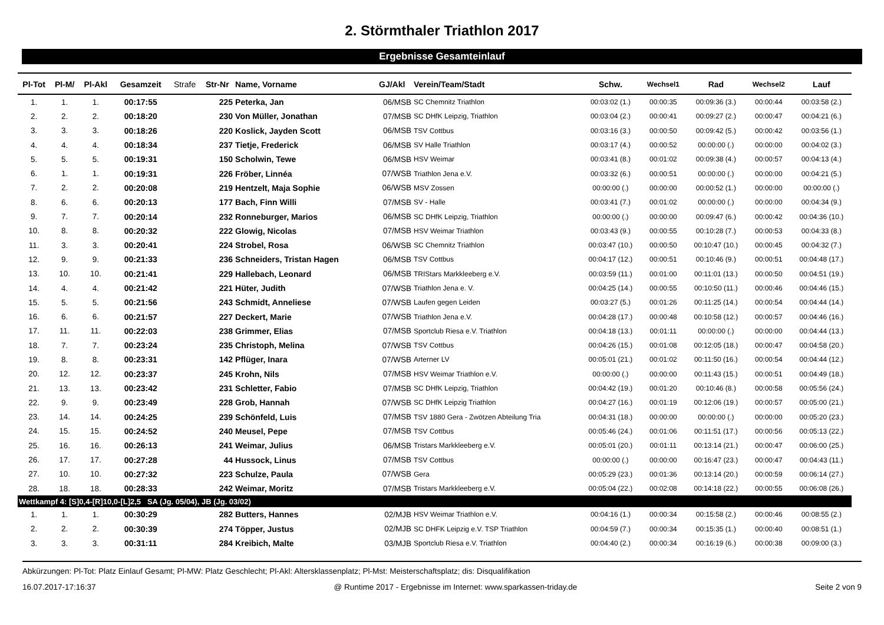2. Störmthaler Triathlon 2017
Ergebnisse Gesamteinlauf
| Pl-Tot | Pl-M/ | Pl-Akl | Gesamzeit | Strafe | Str-Nr | Name, Vorname | GJ/Akl | Verein/Team/Stadt | Schw. | Wechsel1 | Rad | Wechsel2 | Lauf |
| --- | --- | --- | --- | --- | --- | --- | --- | --- | --- | --- | --- | --- | --- |
| 1. | 1. | 1. | 00:17:55 | | 225 | Peterka, Jan | 06/MSB | SC Chemnitz Triathlon | 00:03:02 (1.) | 00:00:35 | 00:09:36 (3.) | 00:00:44 | 00:03:58 (2.) |
| 2. | 2. | 2. | 00:18:20 | | 230 | Von Müller, Jonathan | 07/MSB | SC DHfK Leipzig, Triathlon | 00:03:04 (2.) | 00:00:41 | 00:09:27 (2.) | 00:00:47 | 00:04:21 (6.) |
| 3. | 3. | 3. | 00:18:26 | | 220 | Koslick, Jayden Scott | 06/MSB | TSV Cottbus | 00:03:16 (3.) | 00:00:50 | 00:09:42 (5.) | 00:00:42 | 00:03:56 (1.) |
| 4. | 4. | 4. | 00:18:34 | | 237 | Tietje, Frederick | 06/MSB | SV Halle Triathlon | 00:03:17 (4.) | 00:00:52 | 00:00:00 (.) | 00:00:00 | 00:04:02 (3.) |
| 5. | 5. | 5. | 00:19:31 | | 150 | Scholwin, Tewe | 06/MSB | HSV Weimar | 00:03:41 (8.) | 00:01:02 | 00:09:38 (4.) | 00:00:57 | 00:04:13 (4.) |
| 6. | 1. | 1. | 00:19:31 | | 226 | Fröber, Linnéa | 07/WSB | Triathlon Jena e.V. | 00:03:32 (6.) | 00:00:51 | 00:00:00 (.) | 00:00:00 | 00:04:21 (5.) |
| 7. | 2. | 2. | 00:20:08 | | 219 | Hentzelt, Maja Sophie | 06/WSB | MSV Zossen | 00:00:00 (.) | 00:00:00 | 00:00:52 (1.) | 00:00:00 | 00:00:00 (.) |
| 8. | 6. | 6. | 00:20:13 | | 177 | Bach, Finn Willi | 07/MSB | SV - Halle | 00:03:41 (7.) | 00:01:02 | 00:00:00 (.) | 00:00:00 | 00:04:34 (9.) |
| 9. | 7. | 7. | 00:20:14 | | 232 | Ronneburger, Marios | 06/MSB | SC DHfK Leipzig, Triathlon | 00:00:00 (.) | 00:00:00 | 00:09:47 (6.) | 00:00:42 | 00:04:36 (10.) |
| 10. | 8. | 8. | 00:20:32 | | 222 | Glowig, Nicolas | 07/MSB | HSV Weimar Triathlon | 00:03:43 (9.) | 00:00:55 | 00:10:28 (7.) | 00:00:53 | 00:04:33 (8.) |
| 11. | 3. | 3. | 00:20:41 | | 224 | Strobel, Rosa | 06/WSB | SC Chemnitz Triathlon | 00:03:47 (10.) | 00:00:50 | 00:10:47 (10.) | 00:00:45 | 00:04:32 (7.) |
| 12. | 9. | 9. | 00:21:33 | | 236 | Schneiders, Tristan Hagen | 06/MSB | TSV Cottbus | 00:04:17 (12.) | 00:00:51 | 00:10:46 (9.) | 00:00:51 | 00:04:48 (17.) |
| 13. | 10. | 10. | 00:21:41 | | 229 | Hallebach, Leonard | 06/MSB | TRIStars Markkleeberg e.V. | 00:03:59 (11.) | 00:01:00 | 00:11:01 (13.) | 00:00:50 | 00:04:51 (19.) |
| 14. | 4. | 4. | 00:21:42 | | 221 | Hüter, Judith | 07/WSB | Triathlon Jena e. V. | 00:04:25 (14.) | 00:00:55 | 00:10:50 (11.) | 00:00:46 | 00:04:46 (15.) |
| 15. | 5. | 5. | 00:21:56 | | 243 | Schmidt, Anneliese | 07/WSB | Laufen gegen Leiden | 00:03:27 (5.) | 00:01:26 | 00:11:25 (14.) | 00:00:54 | 00:04:44 (14.) |
| 16. | 6. | 6. | 00:21:57 | | 227 | Deckert, Marie | 07/WSB | Triathlon Jena e.V. | 00:04:28 (17.) | 00:00:48 | 00:10:58 (12.) | 00:00:57 | 00:04:46 (16.) |
| 17. | 11. | 11. | 00:22:03 | | 238 | Grimmer, Elias | 07/MSB | Sportclub Riesa e.V. Triathlon | 00:04:18 (13.) | 00:01:11 | 00:00:00 (.) | 00:00:00 | 00:04:44 (13.) |
| 18. | 7. | 7. | 00:23:24 | | 235 | Christoph, Melina | 07/WSB | TSV Cottbus | 00:04:26 (15.) | 00:01:08 | 00:12:05 (18.) | 00:00:47 | 00:04:58 (20.) |
| 19. | 8. | 8. | 00:23:31 | | 142 | Pflüger, Inara | 07/WSB | Arterner LV | 00:05:01 (21.) | 00:01:02 | 00:11:50 (16.) | 00:00:54 | 00:04:44 (12.) |
| 20. | 12. | 12. | 00:23:37 | | 245 | Krohn, Nils | 07/MSB | HSV Weimar Triathlon e.V. | 00:00:00 (.) | 00:00:00 | 00:11:43 (15.) | 00:00:51 | 00:04:49 (18.) |
| 21. | 13. | 13. | 00:23:42 | | 231 | Schletter, Fabio | 07/MSB | SC DHfK Leipzig, Triathlon | 00:04:42 (19.) | 00:01:20 | 00:10:46 (8.) | 00:00:58 | 00:05:56 (24.) |
| 22. | 9. | 9. | 00:23:49 | | 228 | Grob, Hannah | 07/WSB | SC DHfK Leipzig Triathlon | 00:04:27 (16.) | 00:01:19 | 00:12:06 (19.) | 00:00:57 | 00:05:00 (21.) |
| 23. | 14. | 14. | 00:24:25 | | 239 | Schönfeld, Luis | 07/MSB | TSV 1880 Gera - Zwötzen Abteilung Tria | 00:04:31 (18.) | 00:00:00 | 00:00:00 (.) | 00:00:00 | 00:05:20 (23.) |
| 24. | 15. | 15. | 00:24:52 | | 240 | Meusel, Pepe | 07/MSB | TSV Cottbus | 00:05:46 (24.) | 00:01:06 | 00:11:51 (17.) | 00:00:56 | 00:05:13 (22.) |
| 25. | 16. | 16. | 00:26:13 | | 241 | Weimar, Julius | 06/MSB | Tristars Markkleeberg e.V. | 00:05:01 (20.) | 00:01:11 | 00:13:14 (21.) | 00:00:47 | 00:06:00 (25.) |
| 26. | 17. | 17. | 00:27:28 | | 44 | Hussock, Linus | 07/MSB | TSV Cottbus | 00:00:00 (.) | 00:00:00 | 00:16:47 (23.) | 00:00:47 | 00:04:43 (11.) |
| 27. | 10. | 10. | 00:27:32 | | 223 | Schulze, Paula | 07/WSB | Gera | 00:05:29 (23.) | 00:01:36 | 00:13:14 (20.) | 00:00:59 | 00:06:14 (27.) |
| 28. | 18. | 18. | 00:28:33 | | 242 | Weimar, Moritz | 07/MSB | Tristars Markkleeberg e.V. | 00:05:04 (22.) | 00:02:08 | 00:14:18 (22.) | 00:00:55 | 00:06:08 (26.) |
| Wettkampf 4: [S]0,4-[R]10,0-[L]2,5 SA (Jg. 05/04), JB (Jg. 03/02) | | | | | | | | | | | | | |
| 1. | 1. | 1. | 00:30:29 | | 282 | Butters, Hannes | 02/MJB | HSV Weimar Triathlon e.V. | 00:04:16 (1.) | 00:00:34 | 00:15:58 (2.) | 00:00:46 | 00:08:55 (2.) |
| 2. | 2. | 2. | 00:30:39 | | 274 | Töpper, Justus | 02/MJB | SC DHFK Leipzig e.V. TSP Triathlon | 00:04:59 (7.) | 00:00:34 | 00:15:35 (1.) | 00:00:40 | 00:08:51 (1.) |
| 3. | 3. | 3. | 00:31:11 | | 284 | Kreibich, Malte | 03/MJB | Sportclub Riesa e.V. Triathlon | 00:04:40 (2.) | 00:00:34 | 00:16:19 (6.) | 00:00:38 | 00:09:00 (3.) |
Abkürzungen: Pl-Tot: Platz Einlauf Gesamt; Pl-MW: Platz Geschlecht; Pl-Akl: Altersklassenplatz; Pl-Mst: Meisterschaftsplatz; dis: Disqualifikation
16.07.2017-17:16:37 @ Runtime 2017 - Ergebnisse im Internet: www.sparkassen-triday.de Seite 2 von 9